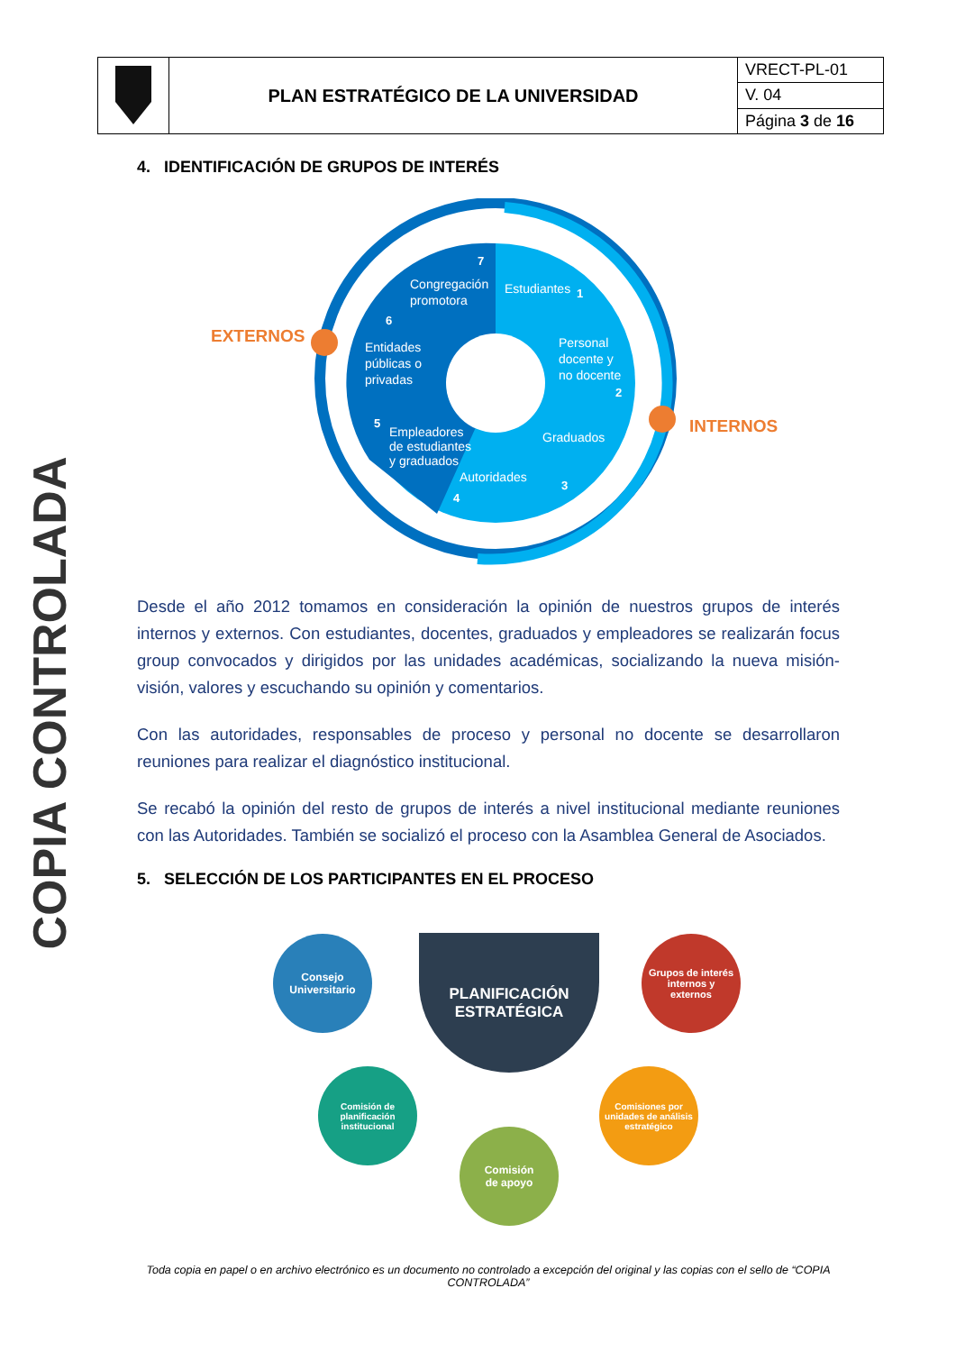| | PLAN ESTRATÉGICO DE LA UNIVERSIDAD | VRECT-PL-01 |
| | | V. 04 |
| | | Página 3 de 16 |
4. IDENTIFICACIÓN DE GRUPOS DE INTERÉS
Estudiantes
Personal
docente y
no docente
Graduados
Autoridades
Empleadores
de estudiantes
y graduados
Entidades
públicas o
privadas
Congregación
promotora
1
2
3
4
5
6
7
EXTERNOS
INTERNOS
COPIA CONTROLADA
Desde el año 2012 tomamos en consideración la opinión de nuestros grupos de interés internos y externos. Con estudiantes, docentes, graduados y empleadores se realizarán focus group convocados y dirigidos por las unidades académicas, socializando la nueva misión- visión, valores y escuchando su opinión y comentarios.
Con las autoridades, responsables de proceso y personal no docente se desarrollaron reuniones para realizar el diagnóstico institucional.
Se recabó la opinión del resto de grupos de interés a nivel institucional mediante reuniones con las Autoridades. También se socializó el proceso con la Asamblea General de Asociados.
5. SELECCIÓN DE LOS PARTICIPANTES EN EL PROCESO
PLANIFICACIÓN
ESTRATÉGICA
Consejo
Universitario
Grupos de interés
internos y
externos
Comisión de
planificación
institucional
Comisiones por
unidades de análisis
estratégico
Comisión
de apoyo
Toda copia en papel o en archivo electrónico es un documento no controlado a excepción del original y las copias con el sello de “COPIA CONTROLADA”